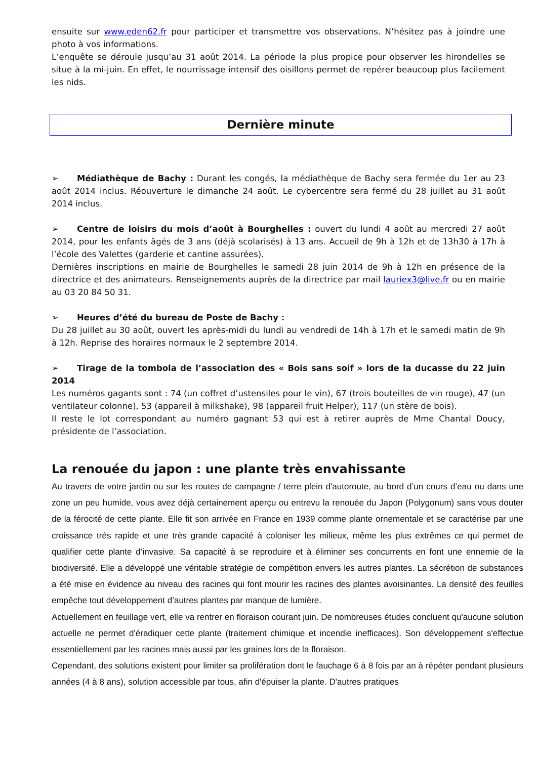ensuite sur www.eden62.fr pour participer et transmettre vos observations. N’hésitez pas à joindre une photo à vos informations.
L’enquête se déroule jusqu’au 31 août 2014. La période la plus propice pour observer les hirondelles se situe à la mi-juin. En effet, le nourrissage intensif des oisillons permet de repérer beaucoup plus facilement les nids.
Dernière minute
➢ Médiathèque de Bachy : Durant les congés, la médiathèque de Bachy sera fermée du 1er au 23 août 2014 inclus. Réouverture le dimanche 24 août. Le cybercentre sera fermé du 28 juillet au 31 août 2014 inclus.
➢ Centre de loisirs du mois d’août à Bourghelles : ouvert du lundi 4 août au mercredi 27 août 2014, pour les enfants âgés de 3 ans (déjà scolarisés) à 13 ans. Accueil de 9h à 12h et de 13h30 à 17h à l’école des Valettes (garderie et cantine assurées).
Dernières inscriptions en mairie de Bourghelles le samedi 28 juin 2014 de 9h à 12h en présence de la directrice et des animateurs. Renseignements auprès de la directrice par mail lauriex3@live.fr ou en mairie au 03 20 84 50 31.
➢ Heures d’été du bureau de Poste de Bachy :
Du 28 juillet au 30 août, ouvert les après-midi du lundi au vendredi de 14h à 17h et le samedi matin de 9h à 12h. Reprise des horaires normaux le 2 septembre 2014.
➢ Tirage de la tombola de l’association des « Bois sans soif » lors de la ducasse du 22 juin 2014
Les numéros gagants sont : 74 (un coffret d’ustensiles pour le vin), 67 (trois bouteilles de vin rouge), 47 (un ventilateur colonne), 53 (appareil à milkshake), 98 (appareil fruit Helper), 117 (un stère de bois).
Il reste le lot correspondant au numéro gagnant 53 qui est à retirer auprès de Mme Chantal Doucy, présidente de l’association.
La renouée du japon : une plante très envahissante
Au travers de votre jardin ou sur les routes de campagne / terre plein d'autoroute, au bord d’un cours d’eau ou dans une zone un peu humide, vous avez déjà certainement aperçu ou entrevu la renouée du Japon (Polygonum) sans vous douter de la férocité de cette plante. Elle fit son arrivée en France en 1939 comme plante ornementale et se caractérise par une croissance très rapide et une très grande capacité à coloniser les milieux, même les plus extrêmes ce qui permet de qualifier cette plante d’invasive. Sa capacité à se reproduire et à éliminer ses concurrents en font une ennemie de la biodiversité. Elle a développé une véritable stratégie de compétition envers les autres plantes. La sécrétion de substances a été mise en évidence au niveau des racines qui font mourir les racines des plantes avoisinantes. La densité des feuilles empêche tout développement d’autres plantes par manque de lumière.
Actuellement en feuillage vert, elle va rentrer en floraison courant juin. De nombreuses études concluent qu'aucune solution actuelle ne permet d'éradiquer cette plante (traitement chimique et incendie inefficaces). Son développement s'effectue essentiellement par les racines mais aussi par les graines lors de la floraison.
Cependant, des solutions existent pour limiter sa prolifération dont le fauchage 6 à 8 fois par an à répéter pendant plusieurs années (4 à 8 ans), solution accessible par tous, afin d'épuiser la plante. D'autres pratiques